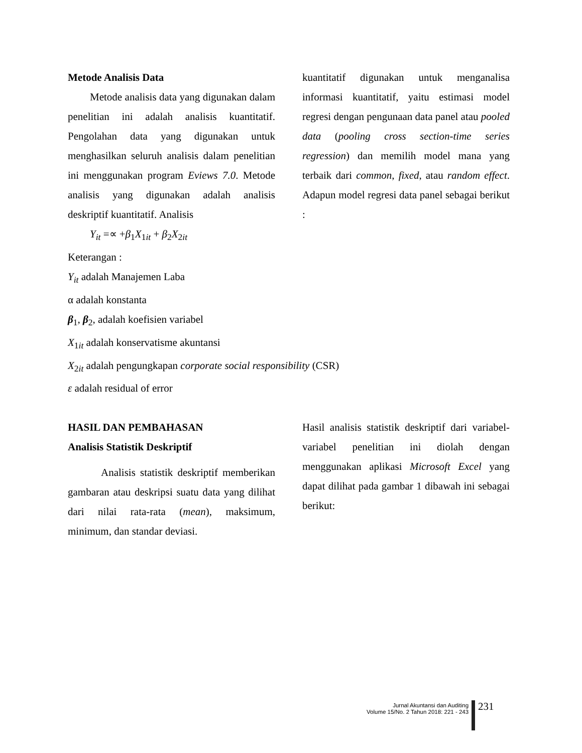Metode Analisis Data
Metode analisis data yang digunakan dalam penelitian ini adalah analisis kuantitatif. Pengolahan data yang digunakan untuk menghasilkan seluruh analisis dalam penelitian ini menggunakan program Eviews 7.0. Metode analisis yang digunakan adalah analisis deskriptif kuantitatif. Analisis
kuantitatif digunakan untuk menganalisa informasi kuantitatif, yaitu estimasi model regresi dengan pengunaan data panel atau pooled data (pooling cross section-time series regression) dan memilih model mana yang terbaik dari common, fixed, atau random effect. Adapun model regresi data panel sebagai berikut :
Y<sub>it</sub> =∝ +β<sub>1</sub>X<sub>1it</sub> + β<sub>2</sub>X<sub>2it</sub>
Keterangan :
Y<sub>it</sub> adalah Manajemen Laba
α adalah konstanta
β<sub>1</sub>, β<sub>2</sub>, adalah koefisien variabel
X<sub>1it</sub> adalah konservatisme akuntansi
X<sub>2it</sub> adalah pengungkapan corporate social responsibility (CSR)
ε adalah residual of error
HASIL DAN PEMBAHASAN
Analisis Statistik Deskriptif
Analisis statistik deskriptif memberikan gambaran atau deskripsi suatu data yang dilihat dari nilai rata-rata (mean), maksimum, minimum, dan standar deviasi.
Hasil analisis statistik deskriptif dari variabel-variabel penelitian ini diolah dengan menggunakan aplikasi Microsoft Excel yang dapat dilihat pada gambar 1 dibawah ini sebagai berikut:
Jurnal Akuntansi dan Auditing
Volume 15/No. 2 Tahun 2018: 221 - 243
231